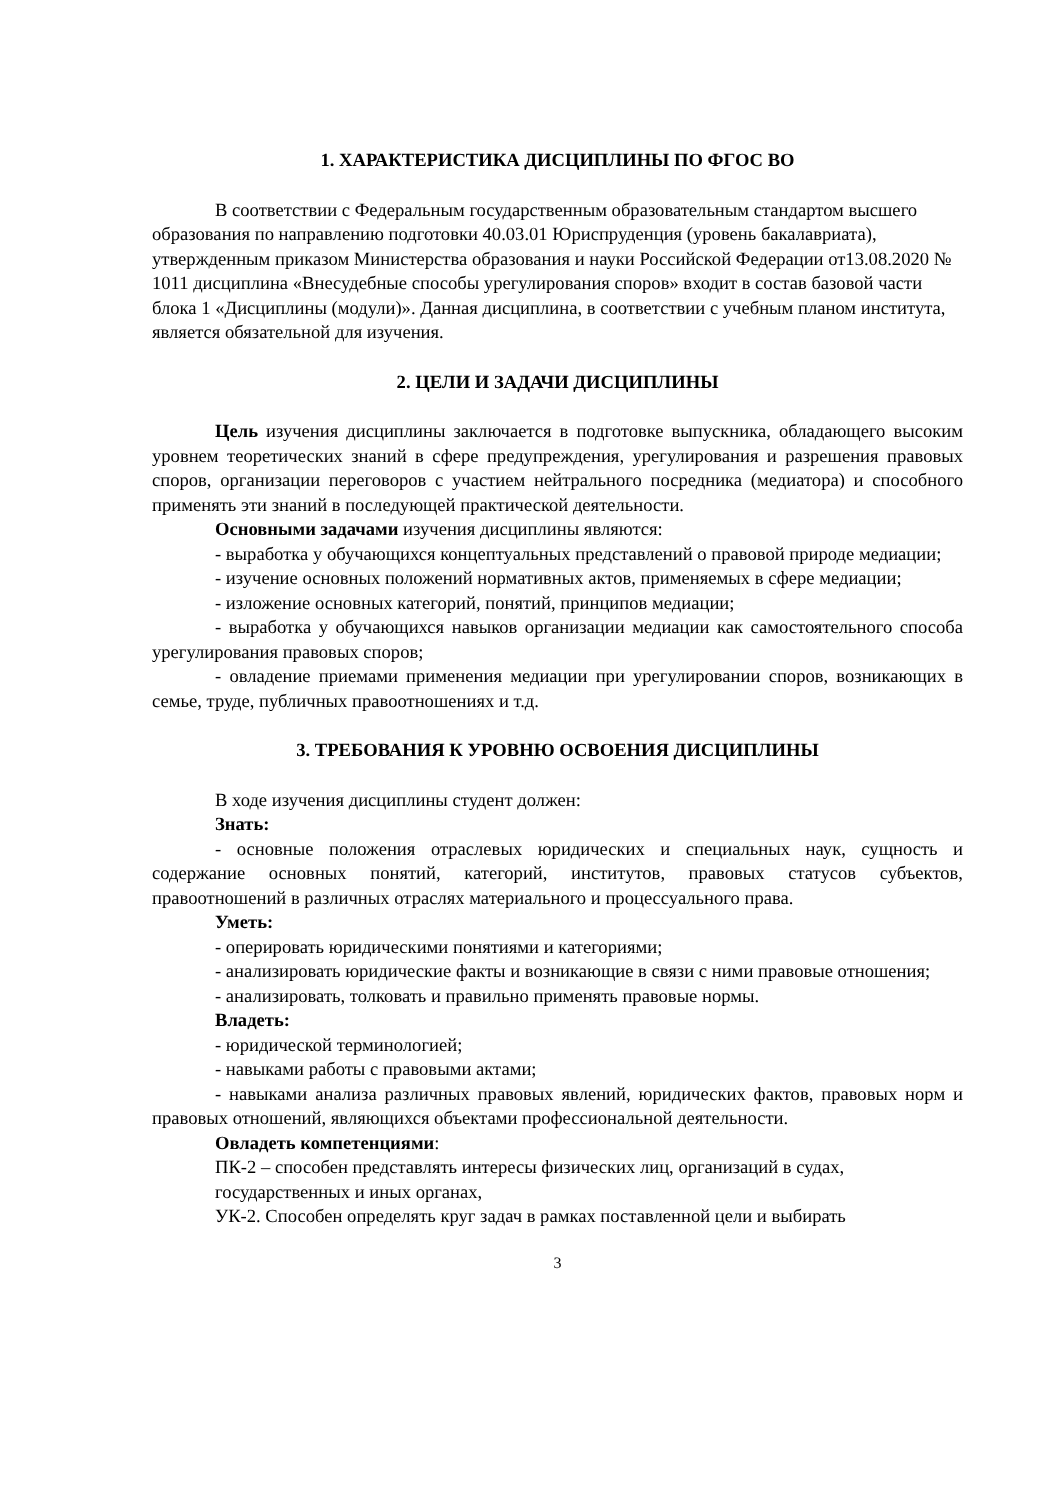1. ХАРАКТЕРИСТИКА ДИСЦИПЛИНЫ ПО ФГОС ВО
В соответствии с Федеральным государственным образовательным стандартом высшего образования по направлению подготовки 40.03.01 Юриспруденция (уровень бакалавриата), утвержденным приказом Министерства образования и науки Российской Федерации от13.08.2020 № 1011 дисциплина «Внесудебные способы урегулирования споров» входит в состав базовой части блока 1 «Дисциплины (модули)». Данная дисциплина, в соответствии с учебным планом института, является обязательной для изучения.
2. ЦЕЛИ И ЗАДАЧИ ДИСЦИПЛИНЫ
Цель изучения дисциплины заключается в подготовке выпускника, обладающего высоким уровнем теоретических знаний в сфере предупреждения, урегулирования и разрешения правовых споров, организации переговоров с участием нейтрального посредника (медиатора) и способного применять эти знаний в последующей практической деятельности.
Основными задачами изучения дисциплины являются:
- выработка у обучающихся концептуальных представлений о правовой природе медиации;
- изучение основных положений нормативных актов, применяемых в сфере медиации;
- изложение основных категорий, понятий, принципов медиации;
- выработка у обучающихся навыков организации медиации как самостоятельного способа урегулирования правовых споров;
- овладение приемами применения медиации при урегулировании споров, возникающих в семье, труде, публичных правоотношениях и т.д.
3. ТРЕБОВАНИЯ К УРОВНЮ ОСВОЕНИЯ ДИСЦИПЛИНЫ
В ходе изучения дисциплины студент должен:
Знать:
- основные положения отраслевых юридических и специальных наук, сущность и содержание основных понятий, категорий, институтов, правовых статусов субъектов, правоотношений в различных отраслях материального и процессуального права.
Уметь:
- оперировать юридическими понятиями и категориями;
- анализировать юридические факты и возникающие в связи с ними правовые отношения;
- анализировать, толковать и правильно применять правовые нормы.
Владеть:
- юридической терминологией;
- навыками работы с правовыми актами;
- навыками анализа различных правовых явлений, юридических фактов, правовых норм и правовых отношений, являющихся объектами профессиональной деятельности.
Овладеть компетенциями:
ПК-2 – способен представлять интересы физических лиц, организаций в судах, государственных и иных органах,
УК-2. Способен определять круг задач в рамках поставленной цели и выбирать
3